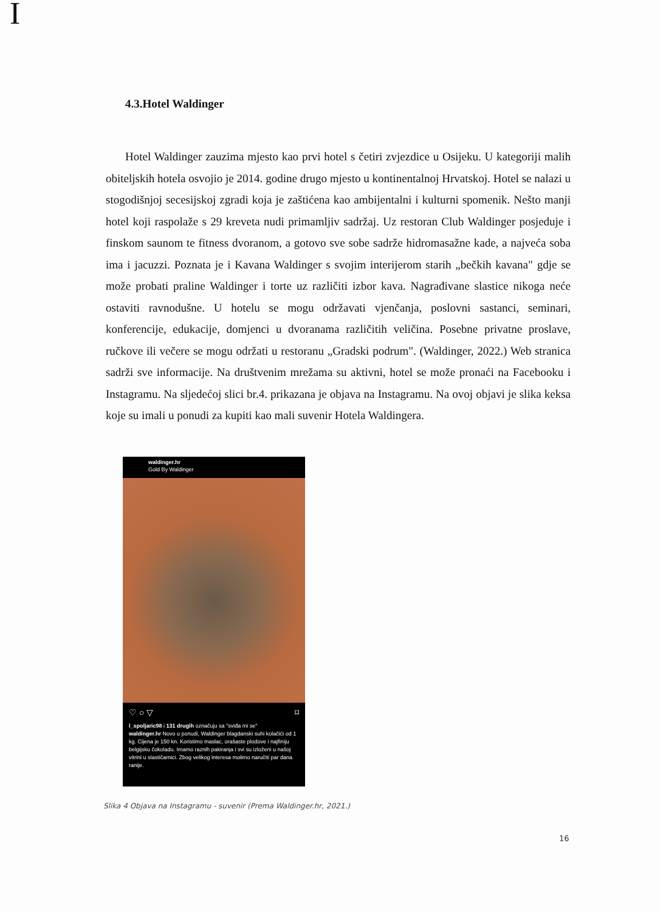I
4.3.Hotel Waldinger
Hotel Waldinger zauzima mjesto kao prvi hotel s četiri zvjezdice u Osijeku. U kategoriji malih obiteljskih hotela osvojio je 2014. godine drugo mjesto u kontinentalnoj Hrvatskoj. Hotel se nalazi u stogodišnjoj secesijskoj zgradi koja je zaštićena kao ambijentalni i kulturni spomenik. Nešto manji hotel koji raspolaže s 29 kreveta nudi primamljiv sadržaj. Uz restoran Club Waldinger posjeduje i finskom saunom te fitness dvoranom, a gotovo sve sobe sadrže hidromasažne kade, a najveća soba ima i jacuzzi. Poznata je i Kavana Waldinger s svojim interijerom starih „bečkih kavana" gdje se može probati praline Waldinger i torte uz različiti izbor kava. Nagrađivane slastice nikoga neće ostaviti ravnodušne. U hotelu se mogu održavati vjenčanja, poslovni sastanci, seminari, konferencije, edukacije, domjenci u dvoranama različitih veličina. Posebne privatne proslave, ručkove ili večere se mogu održati u restoranu „Gradski podrum". (Waldinger, 2022.) Web stranica sadrži sve informacije. Na društvenim mrežama su aktivni, hotel se može pronaći na Facebooku i Instagramu. Na sljedećoj slici br.4. prikazana je objava na Instagramu. Na ovoj objavi je slika keksa koje su imali u ponudi za kupiti kao mali suvenir Hotela Waldingera.
waldinger.hr
Gold By Waldinger
♡ ○ ▽ ⌑
l_spoljaric98 i 131 drugih označuju sa "sviđa mi se"
waldinger.hr Novo u ponudi, Waldinger blagdanski suhi kolačići od 1 kg. Cijena je 150 kn. Koristimo maslac, orašaste plodove i najfiniju belgijsku čokoladu. Imamo raznih pakiranja i svi su izloženi u našoj vitrini u slastičarnici. Zbog velikog interesa molimo naručiti par dana ranije.
Slika 4 Objava na Instagramu - suvenir (Prema Waldinger.hr, 2021.)
16